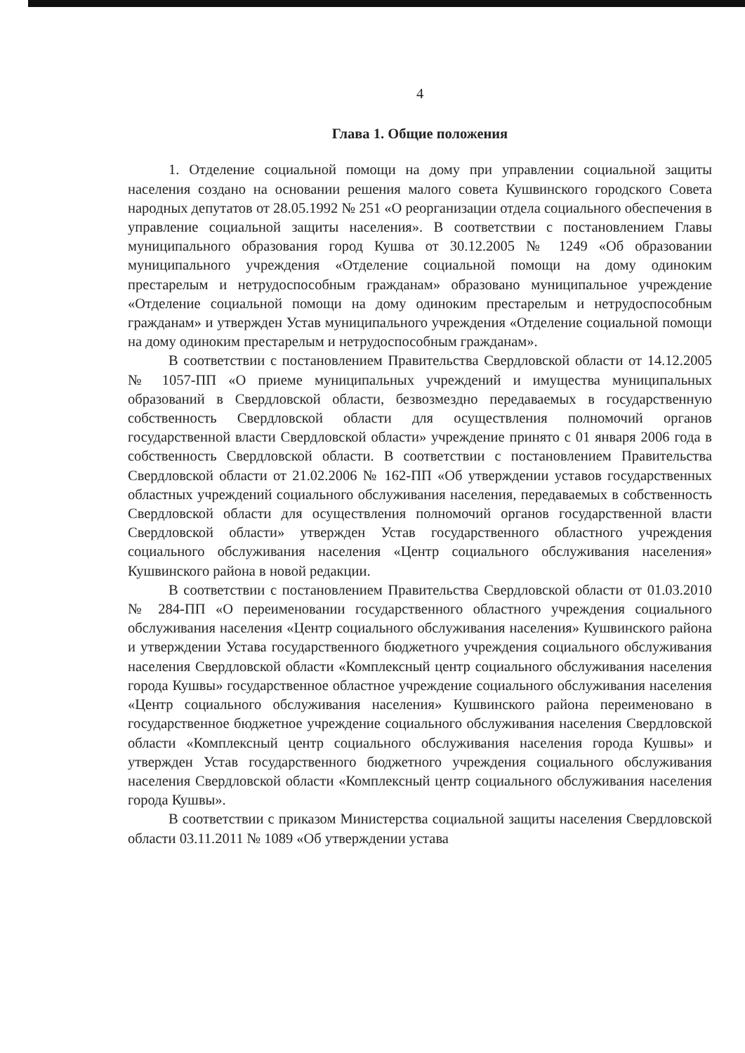4
Глава 1. Общие положения
1. Отделение социальной помощи на дому при управлении социальной защиты населения создано на основании решения малого совета Кушвинского городского Совета народных депутатов от 28.05.1992 № 251 «О реорганизации отдела социального обеспечения в управление социальной защиты населения». В соответствии с постановлением Главы муниципального образования город Кушва от 30.12.2005 № 1249 «Об образовании муниципального учреждения «Отделение социальной помощи на дому одиноким престарелым и нетрудоспособным гражданам» образовано муниципальное учреждение «Отделение социальной помощи на дому одиноким престарелым и нетрудоспособным гражданам» и утвержден Устав муниципального учреждения «Отделение социальной помощи на дому одиноким престарелым и нетрудоспособным гражданам».
В соответствии с постановлением Правительства Свердловской области от 14.12.2005 № 1057-ПП «О приеме муниципальных учреждений и имущества муниципальных образований в Свердловской области, безвозмездно передаваемых в государственную собственность Свердловской области для осуществления полномочий органов государственной власти Свердловской области» учреждение принято с 01 января 2006 года в собственность Свердловской области. В соответствии с постановлением Правительства Свердловской области от 21.02.2006 № 162-ПП «Об утверждении уставов государственных областных учреждений социального обслуживания населения, передаваемых в собственность Свердловской области для осуществления полномочий органов государственной власти Свердловской области» утвержден Устав государственного областного учреждения социального обслуживания населения «Центр социального обслуживания населения» Кушвинского района в новой редакции.
В соответствии с постановлением Правительства Свердловской области от 01.03.2010 № 284-ПП «О переименовании государственного областного учреждения социального обслуживания населения «Центр социального обслуживания населения» Кушвинского района и утверждении Устава государственного бюджетного учреждения социального обслуживания населения Свердловской области «Комплексный центр социального обслуживания населения города Кушвы» государственное областное учреждение социального обслуживания населения «Центр социального обслуживания населения» Кушвинского района переименовано в государственное бюджетное учреждение социального обслуживания населения Свердловской области «Комплексный центр социального обслуживания населения города Кушвы» и утвержден Устав государственного бюджетного учреждения социального обслуживания населения Свердловской области «Комплексный центр социального обслуживания населения города Кушвы».
В соответствии с приказом Министерства социальной защиты населения Свердловской области 03.11.2011 № 1089 «Об утверждении устава